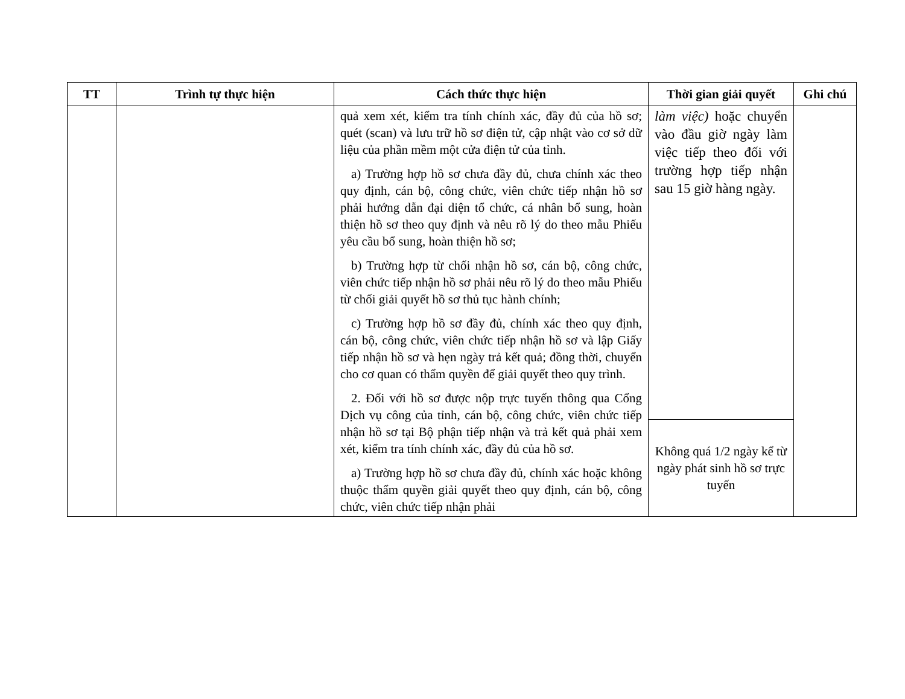| TT | Trình tự thực hiện | Cách thức thực hiện | Thời gian giải quyết | Ghi chú |
| --- | --- | --- | --- | --- |
| | | quả xem xét, kiểm tra tính chính xác, đầy đủ của hồ sơ; quét (scan) và lưu trữ hồ sơ điện tử, cập nhật vào cơ sở dữ liệu của phần mềm một cửa điện tử của tỉnh. a) Trường hợp hồ sơ chưa đầy đủ, chưa chính xác theo quy định, cán bộ, công chức, viên chức tiếp nhận hồ sơ phải hướng dẫn đại diện tổ chức, cá nhân bổ sung, hoàn thiện hồ sơ theo quy định và nêu rõ lý do theo mẫu Phiếu yêu cầu bổ sung, hoàn thiện hồ sơ; b) Trường hợp từ chối nhận hồ sơ, cán bộ, công chức, viên chức tiếp nhận hồ sơ phải nêu rõ lý do theo mẫu Phiếu từ chối giải quyết hồ sơ thủ tục hành chính; c) Trường hợp hồ sơ đầy đủ, chính xác theo quy định, cán bộ, công chức, viên chức tiếp nhận hồ sơ và lập Giấy tiếp nhận hồ sơ và hẹn ngày trả kết quả; đồng thời, chuyển cho cơ quan có thẩm quyền để giải quyết theo quy trình. 2. Đối với hồ sơ được nộp trực tuyến thông qua Cổng Dịch vụ công của tỉnh, cán bộ, công chức, viên chức tiếp nhận hồ sơ tại Bộ phận tiếp nhận và trả kết quả phải xem xét, kiểm tra tính chính xác, đầy đủ của hồ sơ. a) Trường hợp hồ sơ chưa đầy đủ, chính xác hoặc không thuộc thẩm quyền giải quyết theo quy định, cán bộ, công chức, viên chức tiếp nhận phải | làm việc) hoặc chuyển vào đầu giờ ngày làm việc tiếp theo đối với trường hợp tiếp nhận sau 15 giờ hàng ngày. | |
| | | | Không quá 1/2 ngày kể từ ngày phát sinh hồ sơ trực tuyến | |